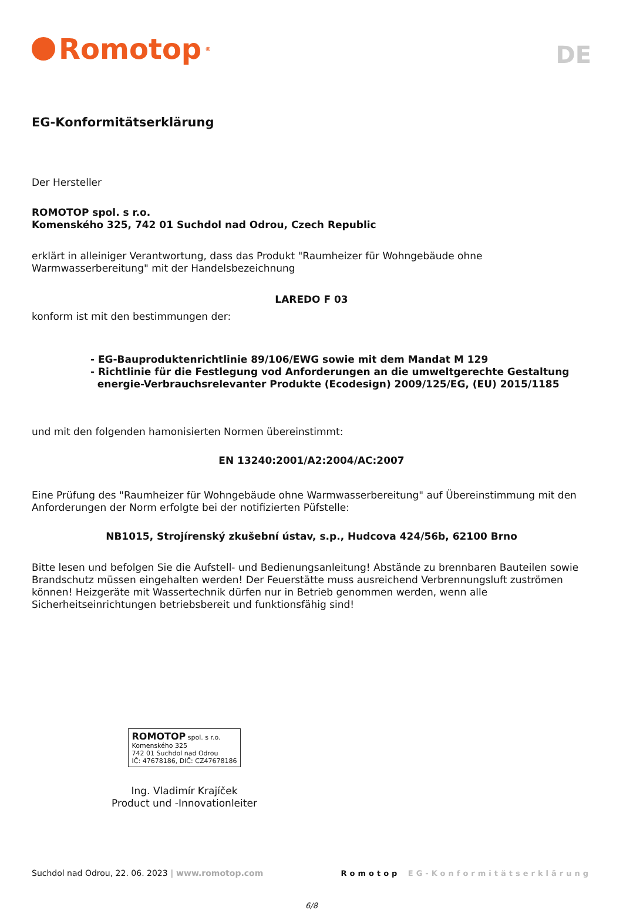Romotop<sup>®</sup>
DE
EG-Konformitätserklärung
Der Hersteller
ROMOTOP spol. s r.o.
Komenského 325, 742 01 Suchdol nad Odrou, Czech Republic
erklärt in alleiniger Verantwortung, dass das Produkt "Raumheizer für Wohngebäude ohne Warmwasserbereitung" mit der Handelsbezeichnung
LAREDO F 03
konform ist mit den bestimmungen der:
- EG-Bauproduktenrichtlinie 89/106/EWG sowie mit dem Mandat M 129
- Richtlinie für die Festlegung vod Anforderungen an die umweltgerechte Gestaltung
energie-Verbrauchsrelevanter Produkte (Ecodesign) 2009/125/EG, (EU) 2015/1185
und mit den folgenden hamonisierten Normen übereinstimmt:
EN 13240:2001/A2:2004/AC:2007
Eine Prüfung des "Raumheizer für Wohngebäude ohne Warmwasserbereitung" auf Übereinstimmung mit den Anforderungen der Norm erfolgte bei der notifizierten Püfstelle:
NB1015, Strojírenský zkušební ústav, s.p., Hudcova 424/56b, 62100 Brno
Bitte lesen und befolgen Sie die Aufstell- und Bedienungsanleitung! Abstände zu brennbaren Bauteilen sowie Brandschutz müssen eingehalten werden! Der Feuerstätte muss ausreichend Verbrennungsluft zuströmen können! Heizgeräte mit Wassertechnik dürfen nur in Betrieb genommen werden, wenn alle Sicherheitseinrichtungen betriebsbereit und funktionsfähig sind!
ROMOTOP spol. s r.o.
Komenského 325
742 01 Suchdol nad Odrou
IČ: 47678186, DIČ: CZ47678186
Ing. Vladimír Krajíček
Product und -Innovationleiter
Suchdol nad Odrou, 22. 06. 2023 | www.romotop.com Romotop EG-Konformitätserklärung
6/8